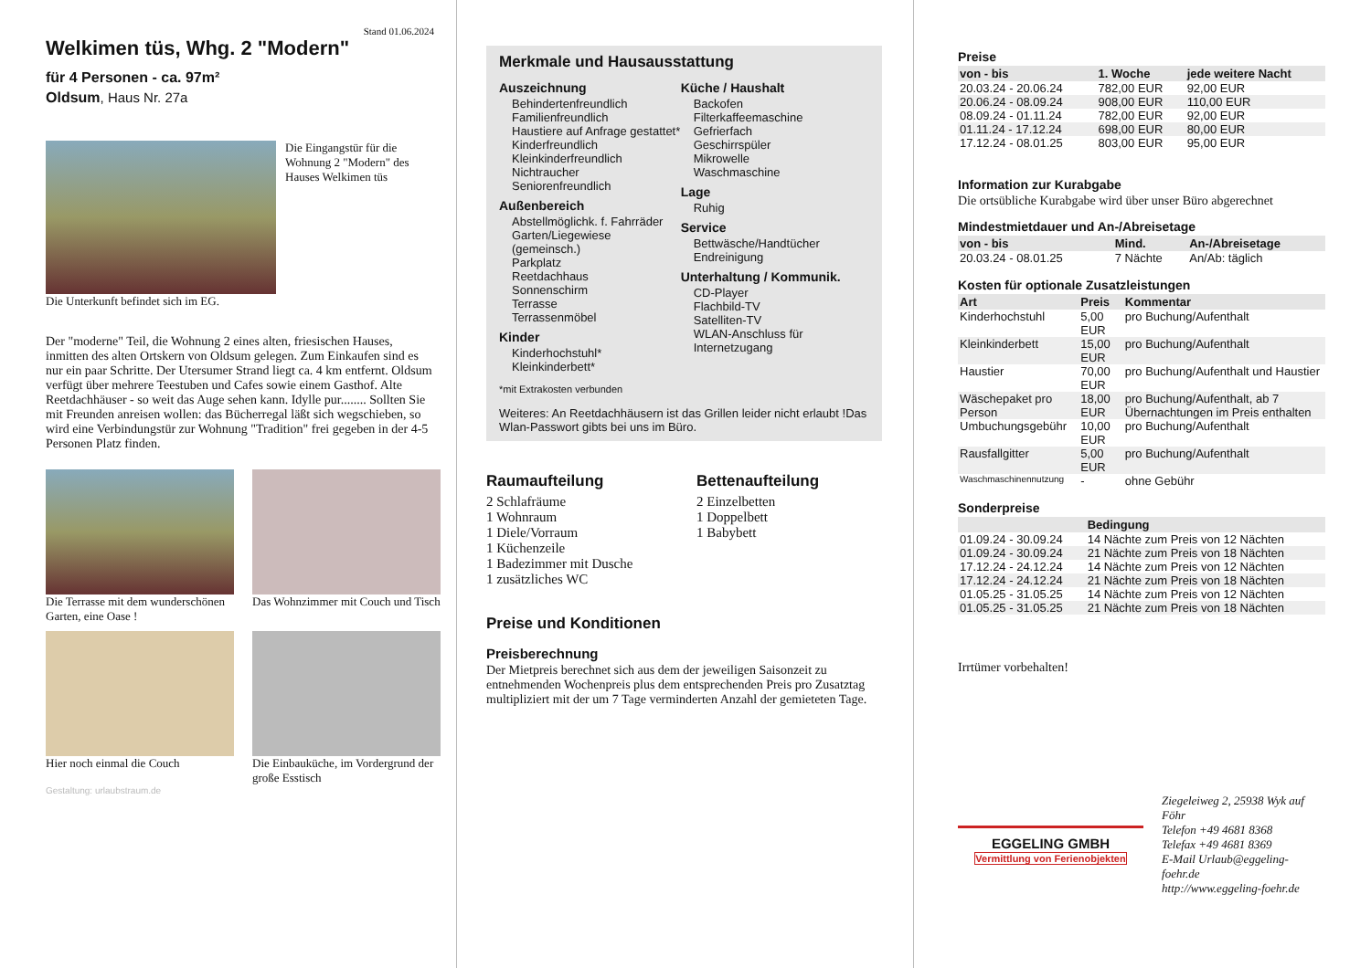Stand 01.06.2024
Welkimen tüs, Whg. 2 "Modern"
für 4 Personen - ca. 97m²
Oldsum, Haus Nr. 27a
Die Eingangstür für die Wohnung 2 "Modern" des Hauses Welkimen tüs
Die Unterkunft befindet sich im EG.
Der "moderne" Teil, die Wohnung 2 eines alten, friesischen Hauses, inmitten des alten Ortskern von Oldsum gelegen. Zum Einkaufen sind es nur ein paar Schritte. Der Utersumer Strand liegt ca. 4 km entfernt. Oldsum verfügt über mehrere Teestuben und Cafes sowie einem Gasthof. Alte Reetdachhäuser - so weit das Auge sehen kann. Idylle pur........ Sollten Sie mit Freunden anreisen wollen: das Bücherregal läßt sich wegschieben, so wird eine Verbindungstür zur Wohnung "Tradition" frei gegeben in der 4-5 Personen Platz finden.
Die Terrasse mit dem wunderschönen Garten, eine Oase !
Das Wohnzimmer mit Couch und Tisch
Hier noch einmal die Couch
Die Einbauküche, im Vordergrund der große Esstisch
Gestaltung: urlaubstraum.de
Merkmale und Hausausstattung
Auszeichnung
Behindertenfreundlich
Familienfreundlich
Haustiere auf Anfrage gestattet*
Kinderfreundlich
Kleinkinderfreundlich
Nichtraucher
Seniorenfreundlich
Außenbereich
Abstellmöglichk. f. Fahrräder
Garten/Liegewiese (gemeinsch.)
Parkplatz
Reetdachhaus
Sonnenschirm
Terrasse
Terrassenmöbel
Kinder
Kinderhochstuhl*
Kleinkinderbett*
Küche / Haushalt
Backofen
Filterkaffeemaschine
Gefrierfach
Geschirrspüler
Mikrowelle
Waschmaschine
Lage
Ruhig
Service
Bettwäsche/Handtücher
Endreinigung
Unterhaltung / Kommunik.
CD-Player
Flachbild-TV
Satelliten-TV
WLAN-Anschluss für Internetzugang
*mit Extrakosten verbunden
Weiteres: An Reetdachhäusern ist das Grillen leider nicht erlaubt !Das Wlan-Passwort gibts bei uns im Büro.
Raumaufteilung
2 Schlafräume
1 Wohnraum
1 Diele/Vorraum
1 Küchenzeile
1 Badezimmer mit Dusche
1 zusätzliches WC
Bettenaufteilung
2 Einzelbetten
1 Doppelbett
1 Babybett
Preise und Konditionen
Preisberechnung
Der Mietpreis berechnet sich aus dem der jeweiligen Saisonzeit zu entnehmenden Wochenpreis plus dem entsprechenden Preis pro Zusatztag multipliziert mit der um 7 Tage verminderten Anzahl der gemieteten Tage.
Preise
| von - bis | 1. Woche | jede weitere Nacht |
| --- | --- | --- |
| 20.03.24 - 20.06.24 | 782,00 EUR | 92,00 EUR |
| 20.06.24 - 08.09.24 | 908,00 EUR | 110,00 EUR |
| 08.09.24 - 01.11.24 | 782,00 EUR | 92,00 EUR |
| 01.11.24 - 17.12.24 | 698,00 EUR | 80,00 EUR |
| 17.12.24 - 08.01.25 | 803,00 EUR | 95,00 EUR |
Information zur Kurabgabe
Die ortsübliche Kurabgabe wird über unser Büro abgerechnet
Mindestmietdauer und An-/Abreisetage
| von - bis | Mind. | An-/Abreisetage |
| --- | --- | --- |
| 20.03.24 - 08.01.25 | 7 Nächte | An/Ab: täglich |
Kosten für optionale Zusatzleistungen
| Art | Preis | Kommentar |
| --- | --- | --- |
| Kinderhochstuhl | 5,00 EUR | pro Buchung/Aufenthalt |
| Kleinkinderbett | 15,00 EUR | pro Buchung/Aufenthalt |
| Haustier | 70,00 EUR | pro Buchung/Aufenthalt und Haustier |
| Wäschepaket pro Person | 18,00 EUR | pro Buchung/Aufenthalt, ab 7 Übernachtungen im Preis enthalten |
| Umbuchungsgebühr | 10,00 EUR | pro Buchung/Aufenthalt |
| Rausfallgitter | 5,00 EUR | pro Buchung/Aufenthalt |
| Waschmaschinennutzung | - | ohne Gebühr |
Sonderpreise
| | Bedingung |
| --- | --- |
| 01.09.24 - 30.09.24 | 14 Nächte zum Preis von 12 Nächten |
| 01.09.24 - 30.09.24 | 21 Nächte zum Preis von 18 Nächten |
| 17.12.24 - 24.12.24 | 14 Nächte zum Preis von 12 Nächten |
| 17.12.24 - 24.12.24 | 21 Nächte zum Preis von 18 Nächten |
| 01.05.25 - 31.05.25 | 14 Nächte zum Preis von 12 Nächten |
| 01.05.25 - 31.05.25 | 21 Nächte zum Preis von 18 Nächten |
Irrtümer vorbehalten!
EGGELING GMBH
Vermittlung von Ferienobjekten
Ziegeleiweg 2, 25938 Wyk auf Föhr
Telefon +49 4681 8368
Telefax +49 4681 8369
E-Mail Urlaub@eggeling-foehr.de
http://www.eggeling-foehr.de